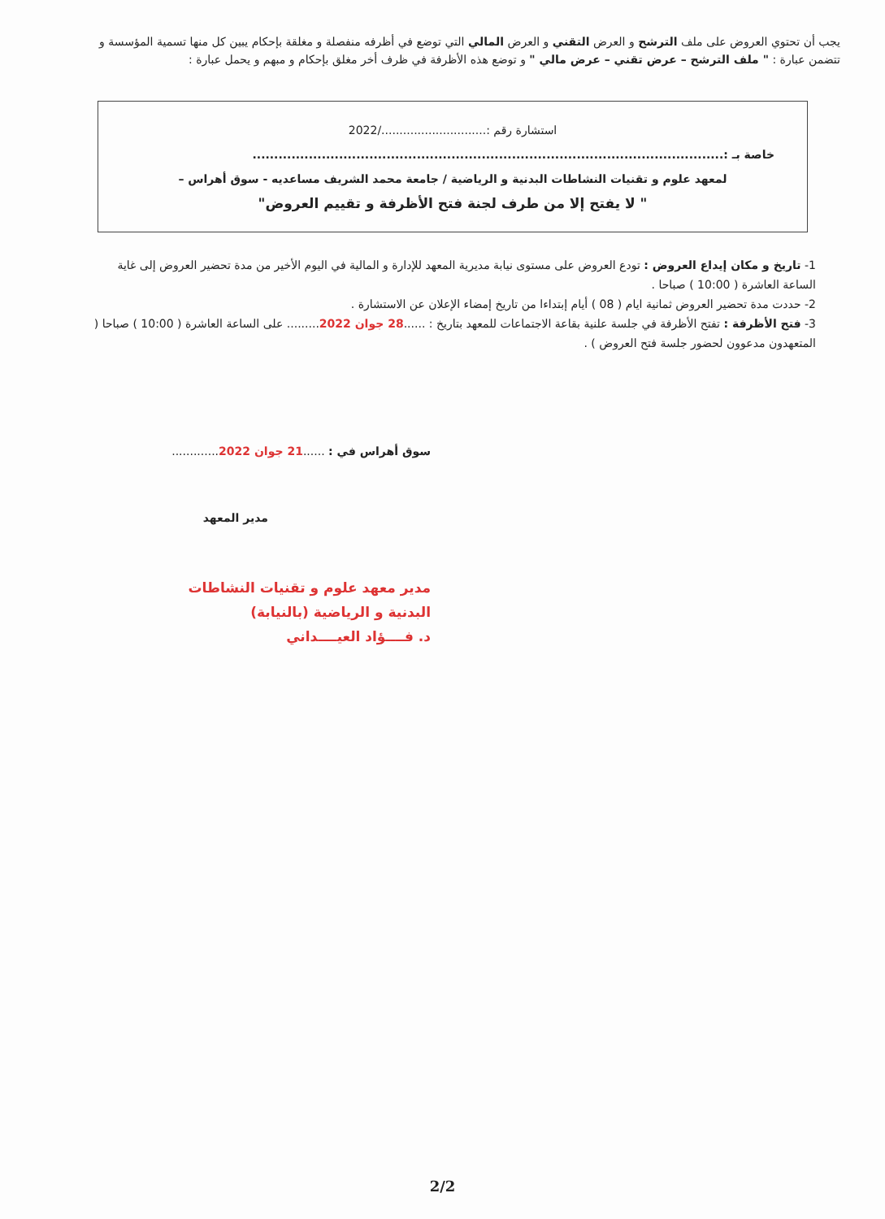يجب أن تحتوي العروض على ملف الترشح و العرض التقني و العرض المالي التي توضع في أظرفه منفصلة و مغلقة بإحكام يبين كل منها تسمية المؤسسة و تتضمن عبارة : " ملف الترشح – عرض تقني – عرض مالي " و توضع هذه الأظرفة في ظرف أخر مغلق بإحكام و مبهم و يحمل عبارة :
استشارة رقم :............................./2022
خاصة بـ :.............................................................................................................
لمعهد علوم و تقنيات النشاطات البدنية و الرياضية / جامعة محمد الشريف مساعديه - سوق أهراس –
" لا يفتح إلا من طرف لجنة فتح الأظرفة و تقييم العروض"
1- تاريخ و مكان إيداع العروض : تودع العروض على مستوى نيابة مديرية المعهد للإدارة و المالية في اليوم الأخير من مدة تحضير العروض إلى غاية الساعة العاشرة ( 10:00 ) صباحا .
2- حددت مدة تحضير العروض ثمانية ايام ( 08 ) أيام إبتداءا من تاريخ إمضاء الإعلان عن الاستشارة .
3- فتح الأظرفة : تفتح الأظرفة في جلسة علنية بقاعة الاجتماعات للمعهد بتاريخ : ......28 جوان 2022......... على الساعة العاشرة ( 10:00 ) صباحا ( المتعهدون مدعوون لحضور جلسة فتح العروض ) .
سوق أهراس في : ......21 جوان 2022.............
مدير المعهد
مدير معهد علوم و تقنيات النشاطات
البدنية و الرياضية (بالنيابة)
د. فــــؤاد العيــــداني
2/2